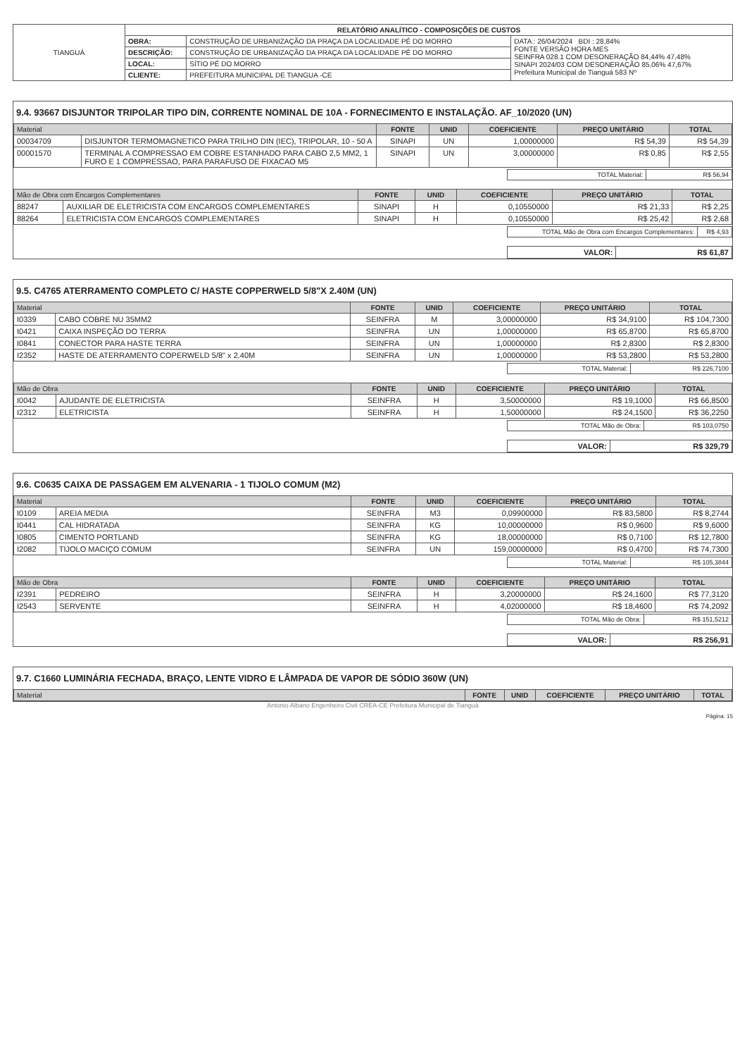| TIANGUÁ | RELATÓRIO ANALÍTICO - COMPOSIÇÕES DE CUSTOS | | |
| | OBRA: | CONSTRUÇÃO DE URBANIZAÇÃO DA PRAÇA DA LOCALIDADE PÉ DO MORRO | DATA : 26/04/2024 BDI : 28,84% FONTE VERSÃO HORA MES SEINFRA 028.1 COM DESONERAÇÃO 84,44% 47,48% SINAPI 2024/03 COM DESONERAÇÃO 85,06% 47,67% Prefeitura Municipal de Tianguá 583 Nº |
| | DESCRIÇÃO: | CONSTRUÇÃO DE URBANIZAÇÃO DA PRAÇA DA LOCALIDADE PÉ DO MORRO | |
| | LOCAL: | SÍTIO PÉ DO MORRO | |
| | CLIENTE: | PREFEITURA MUNICIPAL DE TIANGUA -CE | |
9.4. 93667 DISJUNTOR TRIPOLAR TIPO DIN, CORRENTE NOMINAL DE 10A - FORNECIMENTO E INSTALAÇÃO. AF_10/2020 (UN)
| Material | | FONTE | UNID | COEFICIENTE | PREÇO UNITÁRIO | TOTAL |
| --- | --- | --- | --- | --- | --- | --- |
| 00034709 | DISJUNTOR TERMOMAGNETICO PARA TRILHO DIN (IEC), TRIPOLAR, 10 - 50 A | SINAPI | UN | 1,00000000 | R$ 54,39 | R$ 54,39 |
| 00001570 | TERMINAL A COMPRESSAO EM COBRE ESTANHADO PARA CABO 2,5 MM2, 1 FURO E 1 COMPRESSAO, PARA PARAFUSO DE FIXACAO M5 | SINAPI | UN | 3,00000000 | R$ 0,85 | R$ 2,55 |
| TOTAL Material: | R$ 56,94 |
| Mão de Obra com Encargos Complementares | | FONTE | UNID | COEFICIENTE | PREÇO UNITÁRIO | TOTAL |
| --- | --- | --- | --- | --- | --- | --- |
| 88247 | AUXILIAR DE ELETRICISTA COM ENCARGOS COMPLEMENTARES | SINAPI | H | 0,10550000 | R$ 21,33 | R$ 2,25 |
| 88264 | ELETRICISTA COM ENCARGOS COMPLEMENTARES | SINAPI | H | 0,10550000 | R$ 25,42 | R$ 2,68 |
| TOTAL Mão de Obra com Encargos Complementares: | R$ 4,93 |
| VALOR: | R$ 61,87 |
9.5. C4765 ATERRAMENTO COMPLETO C/ HASTE COPPERWELD 5/8"X 2.40M (UN)
| Material | | FONTE | UNID | COEFICIENTE | PREÇO UNITÁRIO | TOTAL |
| --- | --- | --- | --- | --- | --- | --- |
| I0339 | CABO COBRE NU 35MM2 | SEINFRA | M | 3,00000000 | R$ 34,9100 | R$ 104,7300 |
| I0421 | CAIXA INSPEÇÃO DO TERRA | SEINFRA | UN | 1,00000000 | R$ 65,8700 | R$ 65,8700 |
| I0841 | CONECTOR PARA HASTE TERRA | SEINFRA | UN | 1,00000000 | R$ 2,8300 | R$ 2,8300 |
| I2352 | HASTE DE ATERRAMENTO COPERWELD 5/8" x 2.40M | SEINFRA | UN | 1,00000000 | R$ 53,2800 | R$ 53,2800 |
| TOTAL Material: | R$ 226,7100 |
| Mão de Obra | | FONTE | UNID | COEFICIENTE | PREÇO UNITÁRIO | TOTAL |
| --- | --- | --- | --- | --- | --- | --- |
| I0042 | AJUDANTE DE ELETRICISTA | SEINFRA | H | 3,50000000 | R$ 19,1000 | R$ 66,8500 |
| I2312 | ELETRICISTA | SEINFRA | H | 1,50000000 | R$ 24,1500 | R$ 36,2250 |
| TOTAL Mão de Obra: | R$ 103,0750 |
| VALOR: | R$ 329,79 |
9.6. C0635 CAIXA DE PASSAGEM EM ALVENARIA - 1 TIJOLO COMUM (M2)
| Material | | FONTE | UNID | COEFICIENTE | PREÇO UNITÁRIO | TOTAL |
| --- | --- | --- | --- | --- | --- | --- |
| I0109 | AREIA MEDIA | SEINFRA | M3 | 0,09900000 | R$ 83,5800 | R$ 8,2744 |
| I0441 | CAL HIDRATADA | SEINFRA | KG | 10,00000000 | R$ 0,9600 | R$ 9,6000 |
| I0805 | CIMENTO PORTLAND | SEINFRA | KG | 18,00000000 | R$ 0,7100 | R$ 12,7800 |
| I2082 | TIJOLO MACIÇO COMUM | SEINFRA | UN | 159,00000000 | R$ 0,4700 | R$ 74,7300 |
| TOTAL Material: | R$ 105,3844 |
| Mão de Obra | | FONTE | UNID | COEFICIENTE | PREÇO UNITÁRIO | TOTAL |
| --- | --- | --- | --- | --- | --- | --- |
| I2391 | PEDREIRO | SEINFRA | H | 3,20000000 | R$ 24,1600 | R$ 77,3120 |
| I2543 | SERVENTE | SEINFRA | H | 4,02000000 | R$ 18,4600 | R$ 74,2092 |
| TOTAL Mão de Obra: | R$ 151,5212 |
| VALOR: | R$ 256,91 |
9.7. C1660 LUMINÁRIA FECHADA, BRAÇO, LENTE VIDRO E LÂMPADA DE VAPOR DE SÓDIO 360W (UN)
| Material | FONTE | UNID | COEFICIENTE | PREÇO UNITÁRIO | TOTAL |
| --- | --- | --- | --- | --- | --- |
Antonio Albano Engenheiro Civil CREA-CE Prefeitura Municipal de Tianguá
Página: 15